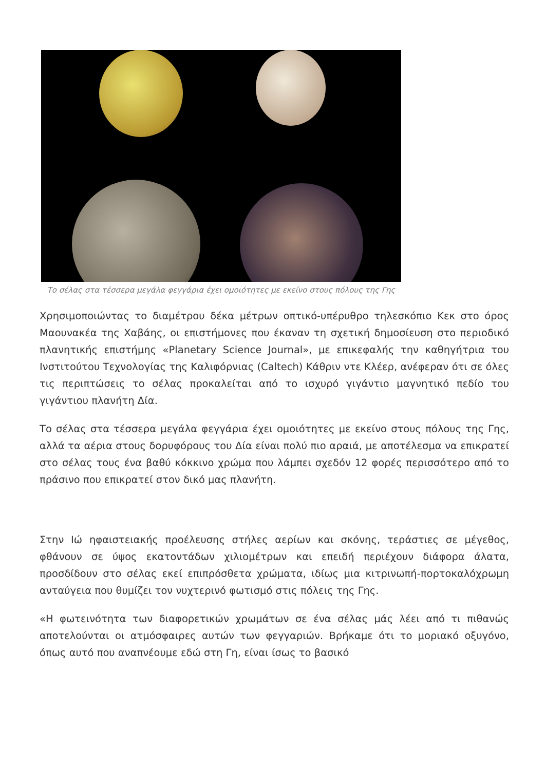Το σέλας στα τέσσερα μεγάλα φεγγάρια έχει ομοιότητες με εκείνο στους πόλους της Γης
Χρησιμοποιώντας το διαμέτρου δέκα μέτρων οπτικό-υπέρυθρο τηλεσκόπιο Κεκ στο όρος Μαουνακέα της Χαβάης, οι επιστήμονες που έκαναν τη σχετική δημοσίευση στο περιοδικό πλανητικής επιστήμης «Planetary Science Journal», με επικεφαλής την καθηγήτρια του Ινστιτούτου Τεχνολογίας της Καλιφόρνιας (Caltech) Κάθριν ντε Κλέερ, ανέφεραν ότι σε όλες τις περιπτώσεις το σέλας προκαλείται από το ισχυρό γιγάντιο μαγνητικό πεδίο του γιγάντιου πλανήτη Δία.
Το σέλας στα τέσσερα μεγάλα φεγγάρια έχει ομοιότητες με εκείνο στους πόλους της Γης, αλλά τα αέρια στους δορυφόρους του Δία είναι πολύ πιο αραιά, με αποτέλεσμα να επικρατεί στο σέλας τους ένα βαθύ κόκκινο χρώμα που λάμπει σχεδόν 12 φορές περισσότερο από το πράσινο που επικρατεί στον δικό μας πλανήτη.
Στην Ιώ ηφαιστειακής προέλευσης στήλες αερίων και σκόνης, τεράστιες σε μέγεθος, φθάνουν σε ύψος εκατοντάδων χιλιομέτρων και επειδή περιέχουν διάφορα άλατα, προσδίδουν στο σέλας εκεί επιπρόσθετα χρώματα, ιδίως μια κιτρινωπή-πορτοκαλόχρωμη ανταύγεια που θυμίζει τον νυχτερινό φωτισμό στις πόλεις της Γης.
«Η φωτεινότητα των διαφορετικών χρωμάτων σε ένα σέλας μάς λέει από τι πιθανώς αποτελούνται οι ατμόσφαιρες αυτών των φεγγαριών. Βρήκαμε ότι το μοριακό οξυγόνο, όπως αυτό που αναπνέουμε εδώ στη Γη, είναι ίσως το βασικό